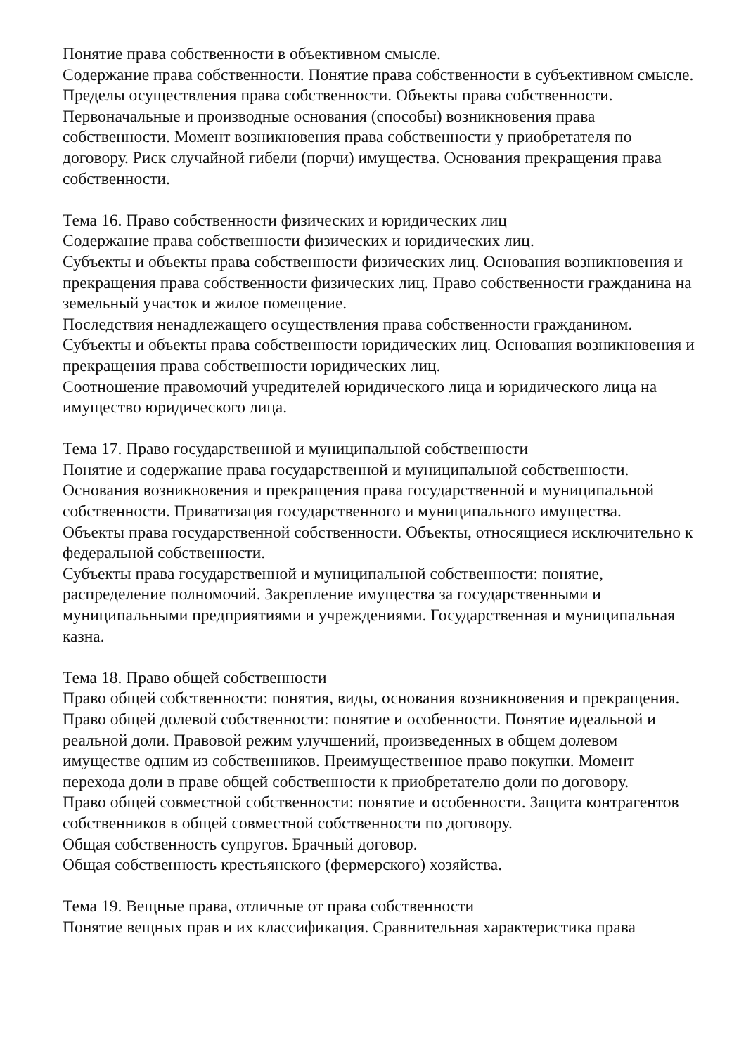Понятие права собственности в объективном смысле.
Содержание права собственности. Понятие права собственности в субъективном смысле. Пределы осуществления права собственности. Объекты права собственности.
Первоначальные и производные основания (способы) возникновения права собственности. Момент возникновения права собственности у приобретателя по договору. Риск случайной гибели (порчи) имущества. Основания прекращения права собственности.
Тема 16. Право собственности физических и юридических лиц
Содержание права собственности физических и юридических лиц.
Субъекты и объекты права собственности физических лиц. Основания возникновения и прекращения права собственности физических лиц. Право собственности гражданина на земельный участок и жилое помещение.
Последствия ненадлежащего осуществления права собственности гражданином.
Субъекты и объекты права собственности юридических лиц. Основания возникновения и прекращения права собственности юридических лиц.
Соотношение правомочий учредителей юридического лица и юридического лица на имущество юридического лица.
Тема 17. Право государственной и муниципальной собственности
Понятие и содержание права государственной и муниципальной собственности.
Основания возникновения и прекращения права государственной и муниципальной собственности. Приватизация государственного и муниципального имущества.
Объекты права государственной собственности. Объекты, относящиеся исключительно к федеральной собственности.
Субъекты права государственной и муниципальной собственности: понятие, распределение полномочий. Закрепление имущества за государственными и муниципальными предприятиями и учреждениями. Государственная и муниципальная казна.
Тема 18. Право общей собственности
Право общей собственности: понятия, виды, основания возникновения и прекращения.
Право общей долевой собственности: понятие и особенности. Понятие идеальной и реальной доли. Правовой режим улучшений, произведенных в общем долевом имуществе одним из собственников. Преимущественное право покупки. Момент перехода доли в праве общей собственности к приобретателю доли по договору.
Право общей совместной собственности: понятие и особенности. Защита контрагентов собственников в общей совместной собственности по договору.
Общая собственность супругов. Брачный договор.
Общая собственность крестьянского (фермерского) хозяйства.
Тема 19. Вещные права, отличные от права собственности
Понятие вещных прав и их классификация. Сравнительная характеристика права